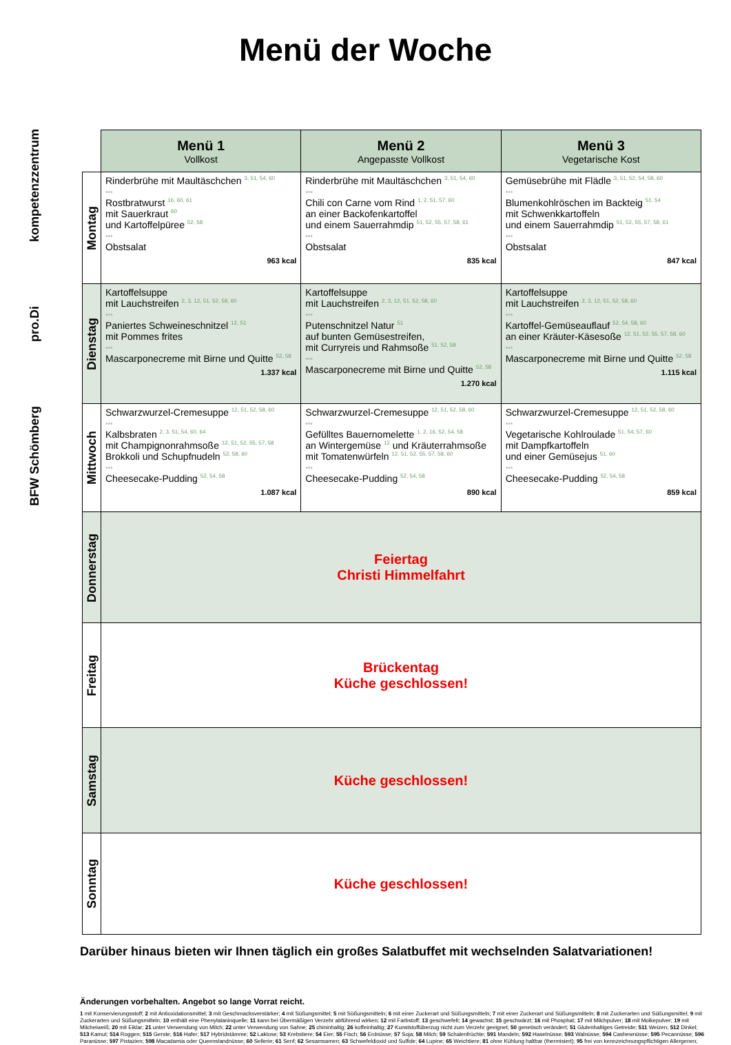Menü der Woche
BFW Schömberg pro.Di kompetenzzentrum
| | Menü 1 Vollkost | Menü 2 Angepasste Vollkost | Menü 3 Vegetarische Kost |
| --- | --- | --- | --- |
| Montag | Rinderbrühe mit Maultäschchen <sup>3, 51, 54, 60</sup> *** Rostbratwurst <sup>16, 60, 61</sup> mit Sauerkraut <sup>60</sup> und Kartoffelpüree <sup>52, 58</sup> *** Obstsalat 963 kcal | Rinderbrühe mit Maultäschchen <sup>3, 51, 54, 60</sup> *** Chili con Carne vom Rind <sup>1, 2, 51, 57, 60</sup> an einer Backofenkartoffel und einem Sauerrahmdip <sup>51, 52, 55, 57, 58, 61</sup> *** Obstsalat 835 kcal | Gemüsebrühe mit Flädle <sup>3, 51, 52, 54, 58, 60</sup> *** Blumenkohlröschen im Backteig <sup>51, 54</sup> mit Schwenkkartoffeln und einem Sauerrahmdip <sup>51, 52, 55, 57, 58, 61</sup> *** Obstsalat 847 kcal |
| Dienstag | Kartoffelsuppe mit Lauchstreifen <sup>2, 3, 12, 51, 52, 58, 60</sup> *** Paniertes Schweineschnitzel <sup>12, 51</sup> mit Pommes frites *** Mascarponecreme mit Birne und Quitte <sup>52, 58</sup> 1.337 kcal | Kartoffelsuppe mit Lauchstreifen <sup>2, 3, 12, 51, 52, 58, 60</sup> *** Putenschnitzel Natur <sup>51</sup> auf bunten Gemüsestreifen, mit Curryreis und Rahmsoße <sup>51, 52, 58</sup> *** Mascarponecreme mit Birne und Quitte <sup>52, 58</sup> 1.270 kcal | Kartoffelsuppe mit Lauchstreifen <sup>2, 3, 12, 51, 52, 58, 60</sup> *** Kartoffel-Gemüseauflauf <sup>52, 54, 58, 60</sup> an einer Kräuter-Käsesoße <sup>12, 51, 52, 55, 57, 58, 60</sup> *** Mascarponecreme mit Birne und Quitte <sup>52, 58</sup> 1.115 kcal |
| Mittwoch | Schwarzwurzel-Cremesuppe <sup>12, 51, 52, 58, 60</sup> *** Kalbsbraten <sup>2, 3, 51, 54, 60, 64</sup> mit Champignonrahmsoße <sup>12, 51, 52, 55, 57, 58</sup> Brokkoli und Schupfnudeln <sup>52, 58, 60</sup> *** Cheesecake-Pudding <sup>52, 54, 58</sup> 1.087 kcal | Schwarzwurzel-Cremesuppe <sup>12, 51, 52, 58, 60</sup> *** Gefülltes Bauernomelette <sup>1, 2, 16, 52, 54, 58</sup> an Wintergemüse <sup>12</sup> und Kräuterrahmsoße mit Tomatenwürfeln <sup>12, 51, 52, 55, 57, 58, 60</sup> *** Cheesecake-Pudding <sup>52, 54, 58</sup> 890 kcal | Schwarzwurzel-Cremesuppe <sup>12, 51, 52, 58, 60</sup> *** Vegetarische Kohlroulade <sup>51, 54, 57, 60</sup> mit Dampfkartoffeln und einer Gemüsejus <sup>51, 60</sup> *** Cheesecake-Pudding <sup>52, 54, 58</sup> 859 kcal |
| Donnerstag | Feiertag Christi Himmelfahrt | | |
| Freitag | Brückentag Küche geschlossen! | | |
| Samstag | Küche geschlossen! | | |
| Sonntag | Küche geschlossen! | | |
Darüber hinaus bieten wir Ihnen täglich ein großes Salatbuffet mit wechselnden Salatvariationen!
Änderungen vorbehalten. Angebot so lange Vorrat reicht.
1 mit Konservierungsstoff; 2 mit Antioxidationsmittel; 3 mit Geschmacksverstärker; 4 mit Süßungsmittel; 5 mit Süßungsmitteln; 6 mit einer Zuckerart und Süßungsmitteln; 7 mit einer Zuckerart und Süßungsmitteln; 8 mit Zuckerarten und Süßungsmittel; 9 mit Zuckerarten und Süßungsmitteln; 10 enthält eine Phenylalaninquelle; 11 kann bei Übermäßigen Verzehr abführend wirken; 12 mit Farbstoff; 13 geschwefelt; 14 gewachst; 15 geschwärzt; 16 mit Phosphat; 17 mit Milchpulver; 18 mit Molkepulver; 19 mit Milcheiweiß; 20 mit Eiklar; 21 unter Verwendung von Milch; 22 unter Verwendung von Sahne; 25 chininhaltig; 26 koffeinhaltig; 27 Kunststoffüberzug nicht zum Verzehr geeignet; 50 genetisch verändert; 51 Glutenhaltiges Getreide; 511 Weizen; 512 Dinkel; 513 Kamut; 514 Roggen; 515 Gerste; 516 Hafer; 517 Hybridstämme; 52 Laktose; 53 Krebstiere; 54 Eier; 55 Fisch; 56 Erdnüsse; 57 Soja; 58 Milch; 59 Schalenfrüchte; 591 Mandeln; 592 Haselnüsse; 593 Walnüsse; 594 Cashewnüsse; 595 Pecannüsse; 596 Paranüsse; 597 Pistazien; 598 Macadamia oder Queenslandnüsse; 60 Sellerie; 61 Senf; 62 Sesamsamen; 63 Schwefeldioxid und Sulfide; 64 Lupine; 65 Weichtiere; 81 ohne Kühlung haltbar (thermisiert); 95 frei von kennzeichnungspflichtigen Allergenen;